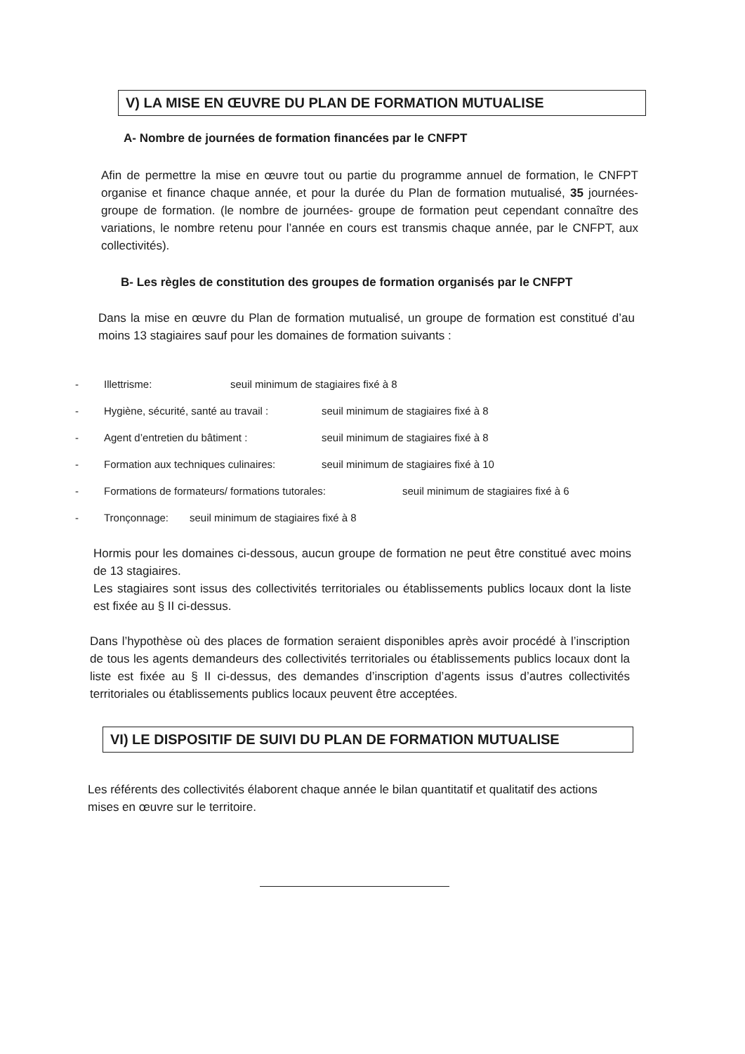V) LA MISE EN ŒUVRE DU PLAN DE FORMATION MUTUALISE
A- Nombre de journées de formation financées par le CNFPT
Afin de permettre la mise en œuvre tout ou partie du programme annuel de formation, le CNFPT organise et finance chaque année, et pour la durée du Plan de formation mutualisé, 35 journées-groupe de formation. (le nombre de journées- groupe de formation peut cependant connaître des variations, le nombre retenu pour l’année en cours est transmis chaque année, par le CNFPT, aux collectivités).
B- Les règles de constitution des groupes de formation organisés par le CNFPT
Dans la mise en œuvre du Plan de formation mutualisé, un groupe de formation est constitué d’au moins 13 stagiaires sauf pour les domaines de formation suivants :
- Illettrisme: seuil minimum de stagiaires fixé à 8
- Hygiène, sécurité, santé au travail : seuil minimum de stagiaires fixé à 8
- Agent d’entretien du bâtiment : seuil minimum de stagiaires fixé à 8
- Formation aux techniques culinaires: seuil minimum de stagiaires fixé à 10
- Formations de formateurs/ formations tutorales: seuil minimum de stagiaires fixé à 6
- Tronçonnage: seuil minimum de stagiaires fixé à 8
Hormis pour les domaines ci-dessous, aucun groupe de formation ne peut être constitué avec moins de 13 stagiaires.
Les stagiaires sont issus des collectivités territoriales ou établissements publics locaux dont la liste est fixée au § II ci-dessus.
Dans l’hypothèse où des places de formation seraient disponibles après avoir procédé à l’inscription de tous les agents demandeurs des collectivités territoriales ou établissements publics locaux dont la liste est fixée au § II ci-dessus, des demandes d’inscription d’agents issus d’autres collectivités territoriales ou établissements publics locaux peuvent être acceptées.
VI) LE DISPOSITIF DE SUIVI DU PLAN DE FORMATION MUTUALISE
Les référents des collectivités élaborent chaque année le bilan quantitatif et qualitatif des actions mises en œuvre sur le territoire.